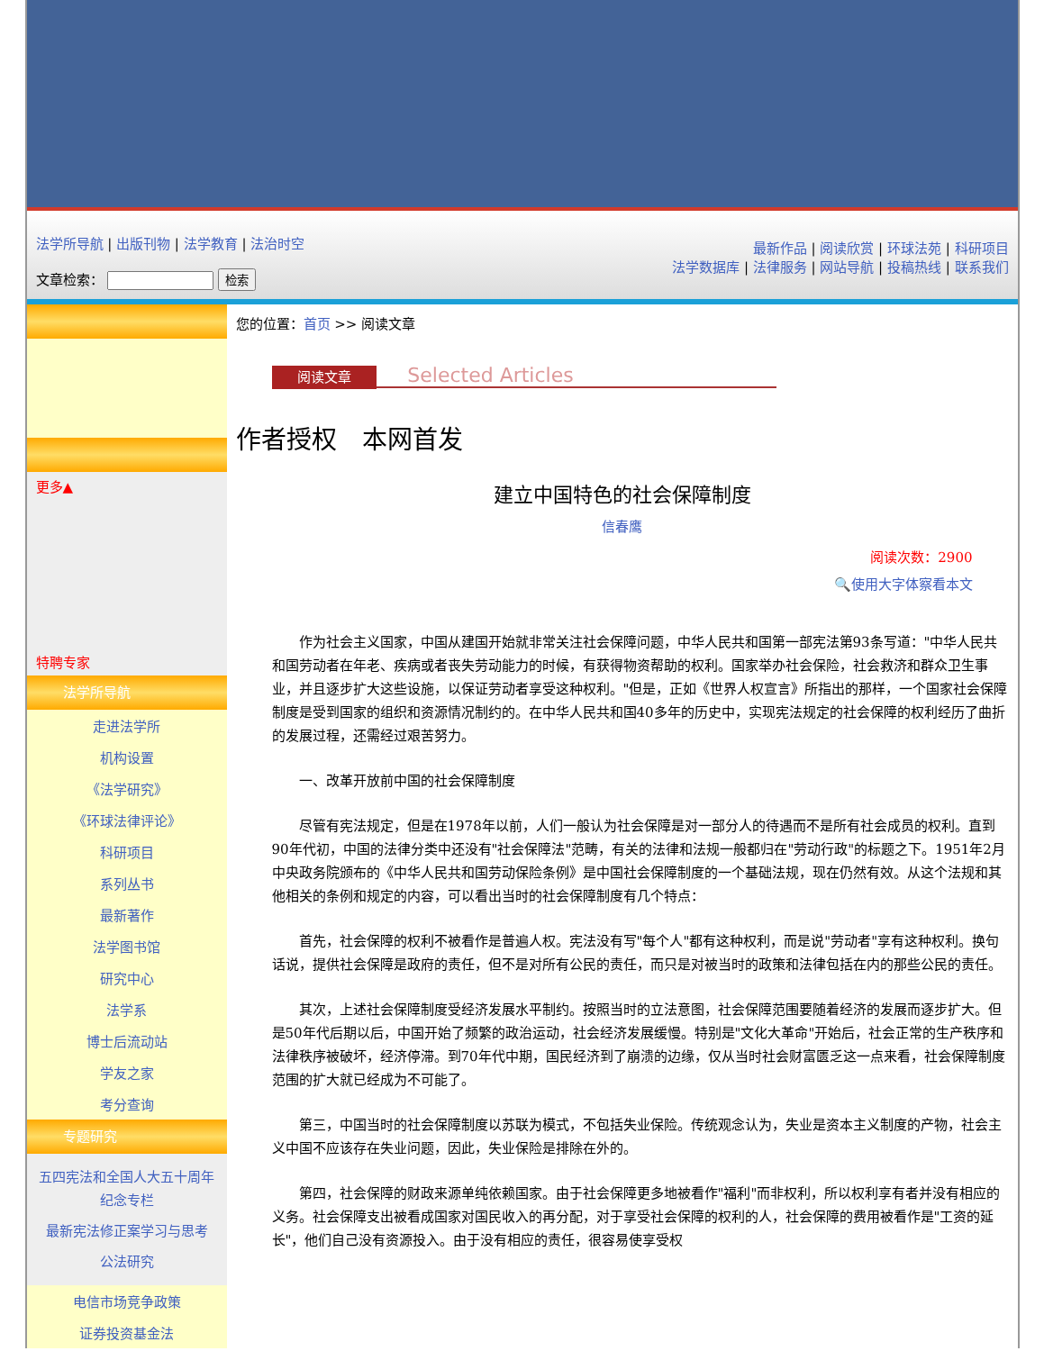法学所导航 | 出版刊物 | 法学教育 | 法治时空
文章检索： 检索
最新作品 | 阅读欣赏 | 环球法苑 | 科研项目
法学数据库 | 法律服务 | 网站导航 | 投稿热线 | 联系我们
更多▲
特聘专家
法学所导航
走进法学所
机构设置
《法学研究》
《环球法律评论》
科研项目
系列丛书
最新著作
法学图书馆
研究中心
法学系
博士后流动站
学友之家
考分查询
专题研究
五四宪法和全国人大五十周年纪念专栏
最新宪法修正案学习与思考
公法研究
电信市场竞争政策
证券投资基金法
您的位置：首页 >> 阅读文章
阅读文章 Selected Articles
作者授权　本网首发
建立中国特色的社会保障制度
信春鹰
阅读次数：2900
🔍使用大字体察看本文
作为社会主义国家，中国从建国开始就非常关注社会保障问题，中华人民共和国第一部宪法第93条写道："中华人民共和国劳动者在年老、疾病或者丧失劳动能力的时候，有获得物资帮助的权利。国家举办社会保险，社会救济和群众卫生事业，并且逐步扩大这些设施，以保证劳动者享受这种权利。"但是，正如《世界人权宣言》所指出的那样，一个国家社会保障制度是受到国家的组织和资源情况制约的。在中华人民共和国40多年的历史中，实现宪法规定的社会保障的权利经历了曲折的发展过程，还需经过艰苦努力。
一、改革开放前中国的社会保障制度
尽管有宪法规定，但是在1978年以前，人们一般认为社会保障是对一部分人的待遇而不是所有社会成员的权利。直到90年代初，中国的法律分类中还没有"社会保障法"范畴，有关的法律和法规一般都归在"劳动行政"的标题之下。1951年2月中央政务院颁布的《中华人民共和国劳动保险条例》是中国社会保障制度的一个基础法规，现在仍然有效。从这个法规和其他相关的条例和规定的内容，可以看出当时的社会保障制度有几个特点：
首先，社会保障的权利不被看作是普遍人权。宪法没有写"每个人"都有这种权利，而是说"劳动者"享有这种权利。换句话说，提供社会保障是政府的责任，但不是对所有公民的责任，而只是对被当时的政策和法律包括在内的那些公民的责任。
其次，上述社会保障制度受经济发展水平制约。按照当时的立法意图，社会保障范围要随着经济的发展而逐步扩大。但是50年代后期以后，中国开始了频繁的政治运动，社会经济发展缓慢。特别是"文化大革命"开始后，社会正常的生产秩序和法律秩序被破坏，经济停滞。到70年代中期，国民经济到了崩溃的边缘，仅从当时社会财富匮乏这一点来看，社会保障制度范围的扩大就已经成为不可能了。
第三，中国当时的社会保障制度以苏联为模式，不包括失业保险。传统观念认为，失业是资本主义制度的产物，社会主义中国不应该存在失业问题，因此，失业保险是排除在外的。
第四，社会保障的财政来源单纯依赖国家。由于社会保障更多地被看作"福利"而非权利，所以权利享有者并没有相应的义务。社会保障支出被看成国家对国民收入的再分配，对于享受社会保障的权利的人，社会保障的费用被看作是"工资的延长"，他们自己没有资源投入。由于没有相应的责任，很容易使享受权